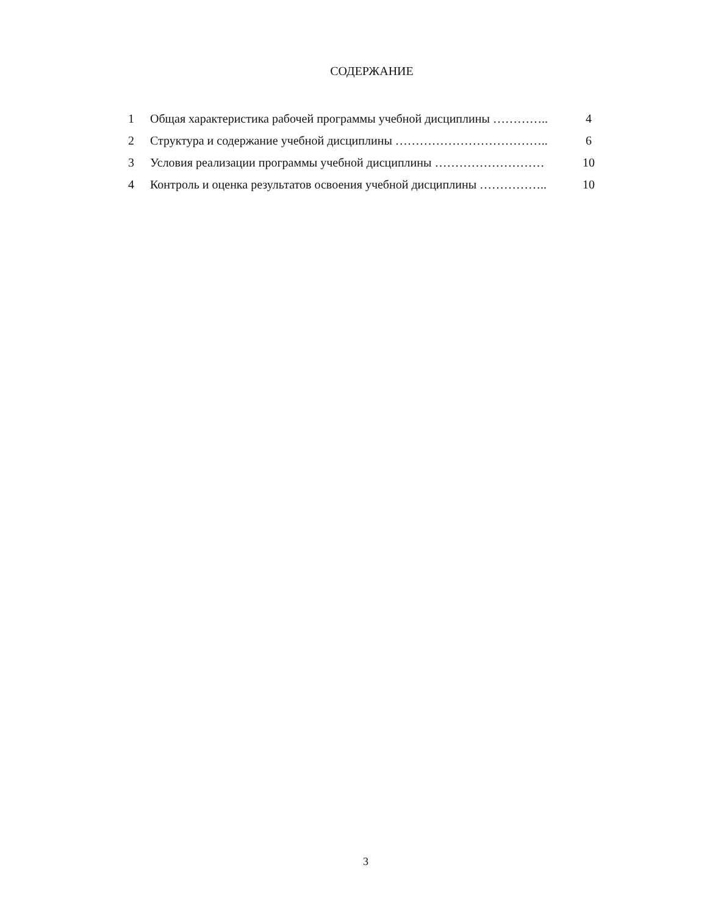СОДЕРЖАНИЕ
| 1 | Общая характеристика рабочей программы учебной дисциплины ………….. | 4 |
| 2 | Структура и содержание учебной дисциплины ……………………………….. | 6 |
| 3 | Условия реализации программы учебной дисциплины ……………………… | 10 |
| 4 | Контроль и оценка результатов освоения учебной дисциплины …………….. | 10 |
3